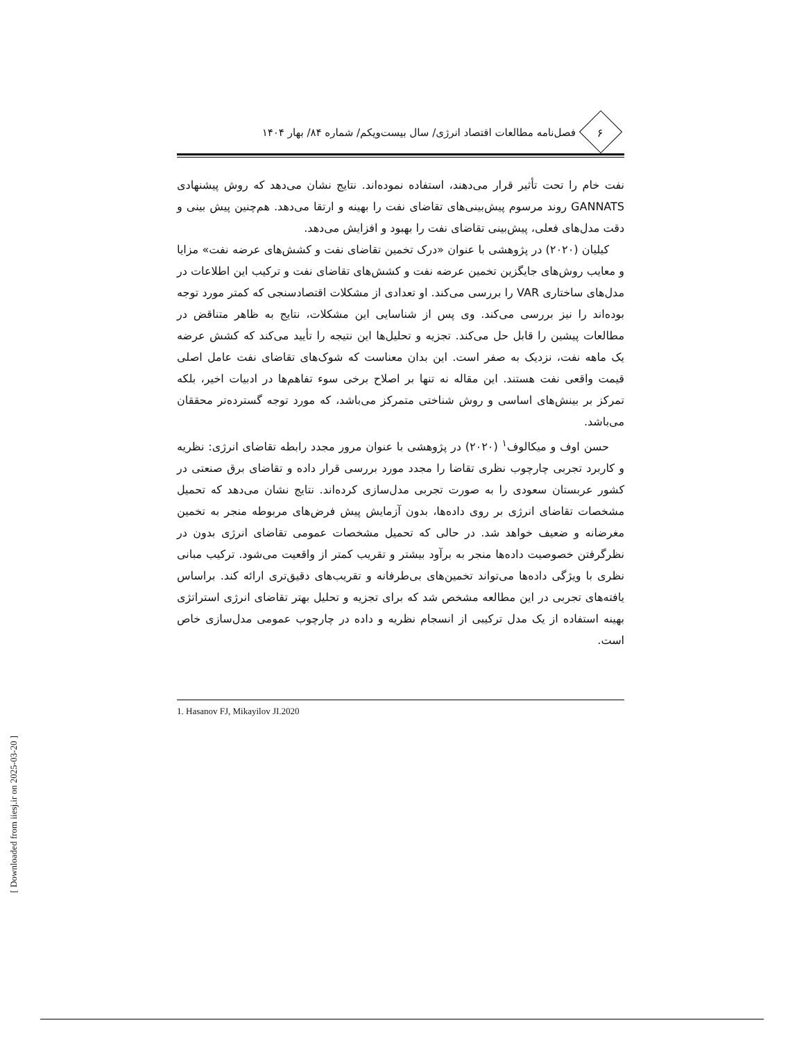۶
فصل‌نامه مطالعات اقتصاد انرژی/ سال بیست‌ویکم/ شماره ۸۴/ بهار ۱۴۰۴
نفت خام را تحت تأثیر قرار می‌دهند، استفاده نموده‌اند. نتایج نشان می‌دهد که روش پیشنهادی GANNATS روند مرسوم پیش‌بینی‌های تقاضای نفت را بهینه و ارتقا می‌دهد. هم‌چنین پیش بینی و دقت مدل‌های فعلی، پیش‌بینی تقاضای نفت را بهبود و افزایش می‌دهد.
کیلیان (۲۰۲۰) در پژوهشی با عنوان «درک تخمین تقاضای نفت و کشش‌های عرضه نفت» مزایا و معایب روش‌های جایگزین تخمین عرضه نفت و کشش‌های تقاضای نفت و ترکیب این اطلاعات در مدل‌های ساختاری VAR را بررسی می‌کند. او تعدادی از مشکلات اقتصادسنجی که کمتر مورد توجه بوده‌اند را نیز بررسی می‌کند. وی پس از شناسایی این مشکلات، نتایج به ظاهر متناقض در مطالعات پیشین را قابل حل می‌کند. تجزیه و تحلیل‌ها این نتیجه را تأیید می‌کند که کشش عرضه یک ماهه نفت، نزدیک به صفر است. این بدان معناست که شوک‌های تقاضای نفت عامل اصلی قیمت واقعی نفت هستند. این مقاله نه تنها بر اصلاح برخی سوء تفاهم‌ها در ادبیات اخیر، بلکه تمرکز بر بینش‌های اساسی و روش شناختی متمرکز می‌باشد، که مورد توجه گسترده‌تر محققان می‌باشد.
حسن اوف و میکالوف<sup>۱</sup> (۲۰۲۰) در پژوهشی با عنوان مرور مجدد رابطه تقاضای انرژی: نظریه و کاربرد تجربی چارچوب نظری تقاضا را مجدد مورد بررسی قرار داده و تقاضای برق صنعتی در کشور عربستان سعودی را به صورت تجربی مدل‌سازی کرده‌اند. نتایج نشان می‌دهد که تحمیل مشخصات تقاضای انرژی بر روی داده‌ها، بدون آزمایش پیش فرض‌های مربوطه منجر به تخمین مغرضانه و ضعیف خواهد شد. در حالی که تحمیل مشخصات عمومی تقاضای انرژی بدون در نظرگرفتن خصوصیت داده‌ها منجر به برآود بیشتر و تقریب کمتر از واقعیت می‌شود. ترکیب مبانی نظری با ویژگی داده‌ها می‌تواند تخمین‌های بی‌طرفانه و تقریب‌های دقیق‌تری ارائه کند. براساس یافته‌های تجربی در این مطالعه مشخص شد که برای تجزیه و تحلیل بهتر تقاضای انرژی استراتژی بهینه استفاده از یک مدل ترکیبی از انسجام نظریه و داده در چارچوب عمومی مدل‌سازی خاص است.
1. Hasanov FJ, Mikayilov JI.2020
[ Downloaded from iiesj.ir on 2025-03-20 ]